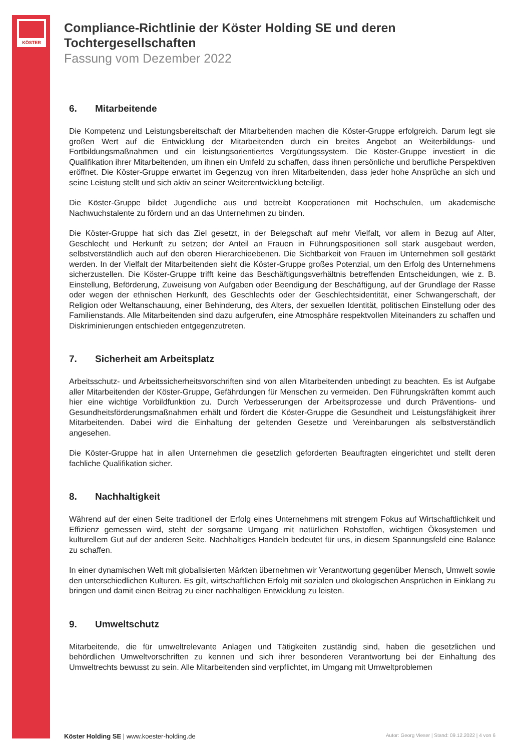KÖSTER
Compliance-Richtlinie der Köster Holding SE und deren Tochtergesellschaften
Fassung vom Dezember 2022
6. Mitarbeitende
Die Kompetenz und Leistungsbereitschaft der Mitarbeitenden machen die Köster-Gruppe erfolgreich. Darum legt sie großen Wert auf die Entwicklung der Mitarbeitenden durch ein breites Angebot an Weiterbildungs- und Fortbildungsmaßnahmen und ein leistungsorientiertes Vergütungssystem. Die Köster-Gruppe investiert in die Qualifikation ihrer Mitarbeitenden, um ihnen ein Umfeld zu schaffen, dass ihnen persönliche und berufliche Perspektiven eröffnet. Die Köster-Gruppe erwartet im Gegenzug von ihren Mitarbeitenden, dass jeder hohe Ansprüche an sich und seine Leistung stellt und sich aktiv an seiner Weiterentwicklung beteiligt.
Die Köster-Gruppe bildet Jugendliche aus und betreibt Kooperationen mit Hochschulen, um akademische Nachwuchstalente zu fördern und an das Unternehmen zu binden.
Die Köster-Gruppe hat sich das Ziel gesetzt, in der Belegschaft auf mehr Vielfalt, vor allem in Bezug auf Alter, Geschlecht und Herkunft zu setzen; der Anteil an Frauen in Führungspositionen soll stark ausgebaut werden, selbstverständlich auch auf den oberen Hierarchieebenen. Die Sichtbarkeit von Frauen im Unternehmen soll gestärkt werden. In der Vielfalt der Mitarbeitenden sieht die Köster-Gruppe großes Potenzial, um den Erfolg des Unternehmens sicherzustellen. Die Köster-Gruppe trifft keine das Beschäftigungsverhältnis betreffenden Entscheidungen, wie z. B. Einstellung, Beförderung, Zuweisung von Aufgaben oder Beendigung der Beschäftigung, auf der Grundlage der Rasse oder wegen der ethnischen Herkunft, des Geschlechts oder der Geschlechtsidentität, einer Schwangerschaft, der Religion oder Weltanschauung, einer Behinderung, des Alters, der sexuellen Identität, politischen Einstellung oder des Familienstands. Alle Mitarbeitenden sind dazu aufgerufen, eine Atmosphäre respektvollen Miteinanders zu schaffen und Diskriminierungen entschieden entgegenzutreten.
7. Sicherheit am Arbeitsplatz
Arbeitsschutz- und Arbeitssicherheitsvorschriften sind von allen Mitarbeitenden unbedingt zu beachten. Es ist Aufgabe aller Mitarbeitenden der Köster-Gruppe, Gefährdungen für Menschen zu vermeiden. Den Führungskräften kommt auch hier eine wichtige Vorbildfunktion zu. Durch Verbesserungen der Arbeitsprozesse und durch Präventions- und Gesundheitsförderungsmaßnahmen erhält und fördert die Köster-Gruppe die Gesundheit und Leistungsfähigkeit ihrer Mitarbeitenden. Dabei wird die Einhaltung der geltenden Gesetze und Vereinbarungen als selbstverständlich angesehen.
Die Köster-Gruppe hat in allen Unternehmen die gesetzlich geforderten Beauftragten eingerichtet und stellt deren fachliche Qualifikation sicher.
8. Nachhaltigkeit
Während auf der einen Seite traditionell der Erfolg eines Unternehmens mit strengem Fokus auf Wirtschaftlichkeit und Effizienz gemessen wird, steht der sorgsame Umgang mit natürlichen Rohstoffen, wichtigen Ökosystemen und kulturellem Gut auf der anderen Seite. Nachhaltiges Handeln bedeutet für uns, in diesem Spannungsfeld eine Balance zu schaffen.
In einer dynamischen Welt mit globalisierten Märkten übernehmen wir Verantwortung gegenüber Mensch, Umwelt sowie den unterschiedlichen Kulturen. Es gilt, wirtschaftlichen Erfolg mit sozialen und ökologischen Ansprüchen in Einklang zu bringen und damit einen Beitrag zu einer nachhaltigen Entwicklung zu leisten.
9. Umweltschutz
Mitarbeitende, die für umweltrelevante Anlagen und Tätigkeiten zuständig sind, haben die gesetzlichen und behördlichen Umweltvorschriften zu kennen und sich ihrer besonderen Verantwortung bei der Einhaltung des Umweltrechts bewusst zu sein. Alle Mitarbeitenden sind verpflichtet, im Umgang mit Umweltproblemen
Köster Holding SE | www.koester-holding.de Autor: Georg Vieser | Stand: 09.12.2022 | 4 von 6